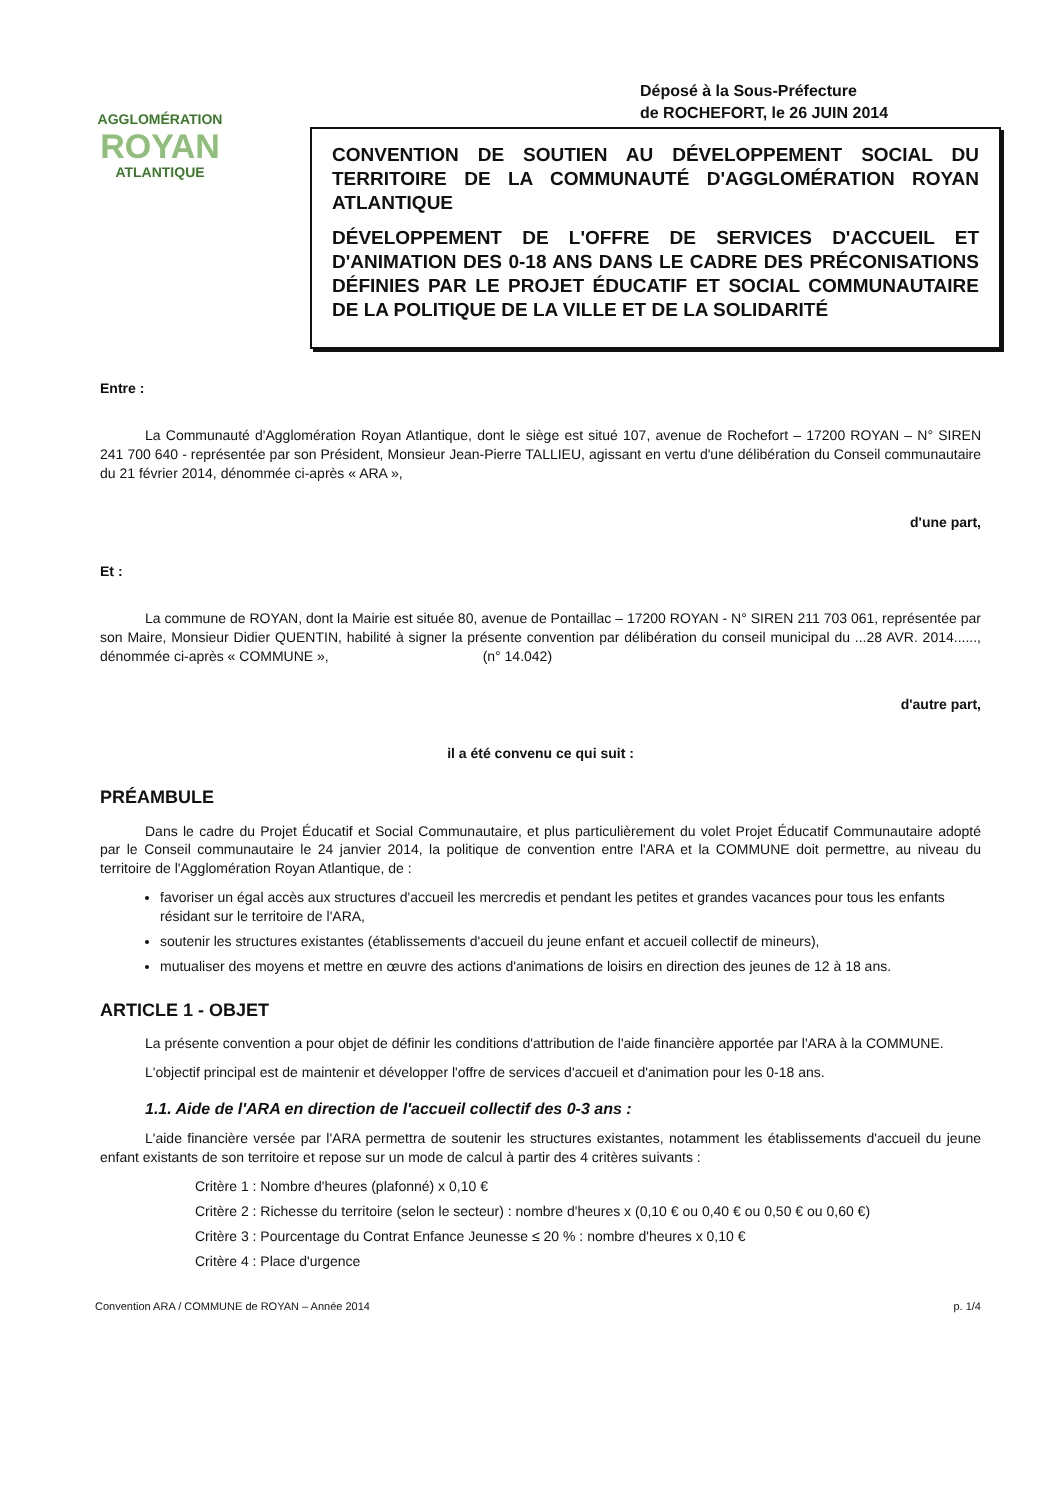AGGLOMÉRATION
ROYAN
ATLANTIQUE
Déposé à la Sous-Préfecture
de ROCHEFORT, le 26 JUIN 2014
CONVENTION DE SOUTIEN AU DÉVELOPPEMENT SOCIAL DU TERRITOIRE DE LA COMMUNAUTÉ D'AGGLOMÉRATION ROYAN ATLANTIQUE
DÉVELOPPEMENT DE L'OFFRE DE SERVICES D'ACCUEIL ET D'ANIMATION DES 0-18 ANS DANS LE CADRE DES PRÉCONISATIONS DÉFINIES PAR LE PROJET ÉDUCATIF ET SOCIAL COMMUNAUTAIRE DE LA POLITIQUE DE LA VILLE ET DE LA SOLIDARITÉ
Entre :
La Communauté d'Agglomération Royan Atlantique, dont le siège est situé 107, avenue de Rochefort – 17200 ROYAN – N° SIREN 241 700 640 - représentée par son Président, Monsieur Jean-Pierre TALLIEU, agissant en vertu d'une délibération du Conseil communautaire du 21 février 2014, dénommée ci-après « ARA »,
d'une part,
Et :
La commune de ROYAN, dont la Mairie est située 80, avenue de Pontaillac – 17200 ROYAN - N° SIREN 211 703 061, représentée par son Maire, Monsieur Didier QUENTIN, habilité à signer la présente convention par délibération du conseil municipal du ...28 AVR. 2014......, dénommée ci-après « COMMUNE », (n° 14.042)
d'autre part,
il a été convenu ce qui suit :
PRÉAMBULE
Dans le cadre du Projet Éducatif et Social Communautaire, et plus particulièrement du volet Projet Éducatif Communautaire adopté par le Conseil communautaire le 24 janvier 2014, la politique de convention entre l'ARA et la COMMUNE doit permettre, au niveau du territoire de l'Agglomération Royan Atlantique, de :
favoriser un égal accès aux structures d'accueil les mercredis et pendant les petites et grandes vacances pour tous les enfants résidant sur le territoire de l'ARA,
soutenir les structures existantes (établissements d'accueil du jeune enfant et accueil collectif de mineurs),
mutualiser des moyens et mettre en œuvre des actions d'animations de loisirs en direction des jeunes de 12 à 18 ans.
ARTICLE 1 - OBJET
La présente convention a pour objet de définir les conditions d'attribution de l'aide financière apportée par l'ARA à la COMMUNE.
L'objectif principal est de maintenir et développer l'offre de services d'accueil et d'animation pour les 0-18 ans.
1.1. Aide de l'ARA en direction de l'accueil collectif des 0-3 ans :
L'aide financière versée par l'ARA permettra de soutenir les structures existantes, notamment les établissements d'accueil du jeune enfant existants de son territoire et repose sur un mode de calcul à partir des 4 critères suivants :
Critère 1 : Nombre d'heures (plafonné) x 0,10 €
Critère 2 : Richesse du territoire (selon le secteur) : nombre d'heures x (0,10 € ou 0,40 € ou 0,50 € ou 0,60 €)
Critère 3 : Pourcentage du Contrat Enfance Jeunesse ≤ 20 % : nombre d'heures x 0,10 €
Critère 4 : Place d'urgence
Convention ARA / COMMUNE de ROYAN – Année 2014 p. 1/4